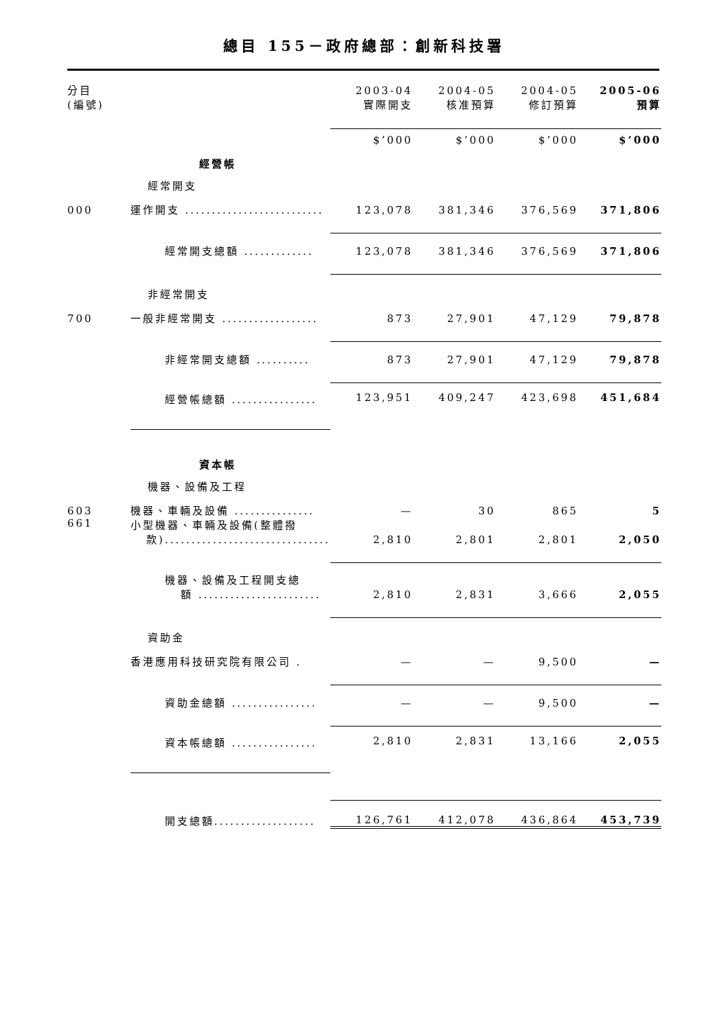總目 155－政府總部：創新科技署
| 分目 (編號) | | 2003-04 實際開支 | 2004-05 核准預算 | 2004-05 修訂預算 | 2005-06 預算 |
| | | $’000 | $’000 | $’000 | $’000 |
| | 經營帳 | | | | |
| | 經常開支 | | | | |
| 000 | 運作開支 .......................... | 123,078 | 381,346 | 376,569 | 371,806 |
| | 經常開支總額 ............. | 123,078 | 381,346 | 376,569 | 371,806 |
| | 非經常開支 | | | | |
| 700 | 一般非經常開支 .................. | 873 | 27,901 | 47,129 | 79,878 |
| | 非經常開支總額 .......... | 873 | 27,901 | 47,129 | 79,878 |
| | 經營帳總額 ................ | 123,951 | 409,247 | 423,698 | 451,684 |
| | 資本帳 | | | | |
| | 機器、設備及工程 | | | | |
| 603 | 機器、車輛及設備 ............... | — | 30 | 865 | 5 |
| 661 | 小型機器、車輛及設備(整體撥 款)............................... | 2,810 | 2,801 | 2,801 | 2,050 |
| | 機器、設備及工程開支總 額 ....................... | 2,810 | 2,831 | 3,666 | 2,055 |
| | 資助金 | | | | |
| | 香港應用科技研究院有限公司 . | — | — | 9,500 | — |
| | 資助金總額 ................ | — | — | 9,500 | — |
| | 資本帳總額 ................ | 2,810 | 2,831 | 13,166 | 2,055 |
| | 開支總額................... | 126,761 | 412,078 | 436,864 | 453,739 |